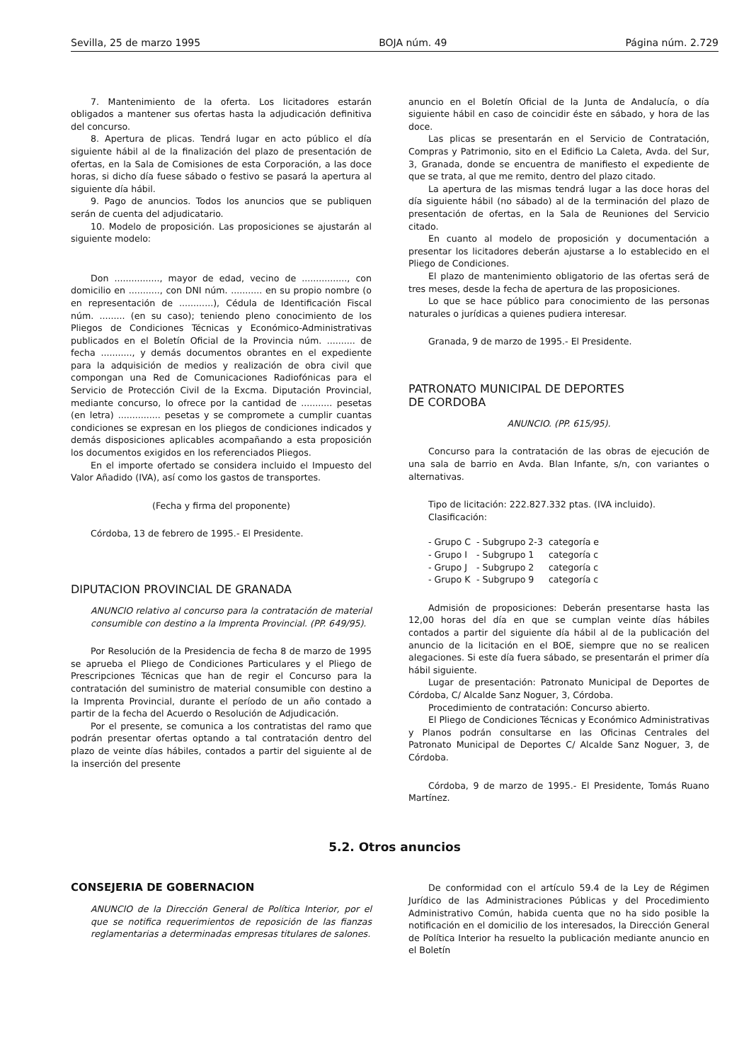Sevilla, 25 de marzo 1995 BOJA núm. 49 Página núm. 2.729
7. Mantenimiento de la oferta. Los licitadores estarán obligados a mantener sus ofertas hasta la adjudicación definitiva del concurso.
8. Apertura de plicas. Tendrá lugar en acto público el día siguiente hábil al de la finalización del plazo de presentación de ofertas, en la Sala de Comisiones de esta Corporación, a las doce horas, si dicho día fuese sábado o festivo se pasará la apertura al siguiente día hábil.
9. Pago de anuncios. Todos los anuncios que se publiquen serán de cuenta del adjudicatario.
10. Modelo de proposición. Las proposiciones se ajustarán al siguiente modelo:
Don ................, mayor de edad, vecino de ................, con domicilio en ..........., con DNI núm. ........... en su propio nombre (o en representación de ............), Cédula de Identificación Fiscal núm. ......... (en su caso); teniendo pleno conocimiento de los Pliegos de Condiciones Técnicas y Económico-Administrativas publicados en el Boletín Oficial de la Provincia núm. .......... de fecha ..........., y demás documentos obrantes en el expediente para la adquisición de medios y realización de obra civil que compongan una Red de Comunicaciones Radiofónicas para el Servicio de Protección Civil de la Excma. Diputación Provincial, mediante concurso, lo ofrece por la cantidad de ........... pesetas (en letra) ............... pesetas y se compromete a cumplir cuantas condiciones se expresan en los pliegos de condiciones indicados y demás disposiciones aplicables acompañando a esta proposición los documentos exigidos en los referenciados Pliegos.
En el importe ofertado se considera incluido el Impuesto del Valor Añadido (IVA), así como los gastos de transportes.
(Fecha y firma del proponente)
Córdoba, 13 de febrero de 1995.- El Presidente.
DIPUTACION PROVINCIAL DE GRANADA
ANUNCIO relativo al concurso para la contratación de material consumible con destino a la Imprenta Provincial. (PP. 649/95).
Por Resolución de la Presidencia de fecha 8 de marzo de 1995 se aprueba el Pliego de Condiciones Particulares y el Pliego de Prescripciones Técnicas que han de regir el Concurso para la contratación del suministro de material consumible con destino a la Imprenta Provincial, durante el período de un año contado a partir de la fecha del Acuerdo o Resolución de Adjudicación.
Por el presente, se comunica a los contratistas del ramo que podrán presentar ofertas optando a tal contratación dentro del plazo de veinte días hábiles, contados a partir del siguiente al de la inserción del presente
anuncio en el Boletín Oficial de la Junta de Andalucía, o día siguiente hábil en caso de coincidir éste en sábado, y hora de las doce.
Las plicas se presentarán en el Servicio de Contratación, Compras y Patrimonio, sito en el Edificio La Caleta, Avda. del Sur, 3, Granada, donde se encuentra de manifiesto el expediente de que se trata, al que me remito, dentro del plazo citado.
La apertura de las mismas tendrá lugar a las doce horas del día siguiente hábil (no sábado) al de la terminación del plazo de presentación de ofertas, en la Sala de Reuniones del Servicio citado.
En cuanto al modelo de proposición y documentación a presentar los licitadores deberán ajustarse a lo establecido en el Pliego de Condiciones.
El plazo de mantenimiento obligatorio de las ofertas será de tres meses, desde la fecha de apertura de las proposiciones.
Lo que se hace público para conocimiento de las personas naturales o jurídicas a quienes pudiera interesar.
Granada, 9 de marzo de 1995.- El Presidente.
PATRONATO MUNICIPAL DE DEPORTES
DE CORDOBA
ANUNCIO. (PP. 615/95).
Concurso para la contratación de las obras de ejecución de una sala de barrio en Avda. Blan Infante, s/n, con variantes o alternativas.
Tipo de licitación: 222.827.332 ptas. (IVA incluido).
Clasificación:
| - Grupo C | - Subgrupo 2-3 | categoría e |
| - Grupo I | - Subgrupo 1 | categoría c |
| - Grupo J | - Subgrupo 2 | categoría c |
| - Grupo K | - Subgrupo 9 | categoría c |
Admisión de proposiciones: Deberán presentarse hasta las 12,00 horas del día en que se cumplan veinte días hábiles contados a partir del siguiente día hábil al de la publicación del anuncio de la licitación en el BOE, siempre que no se realicen alegaciones. Si este día fuera sábado, se presentarán el primer día hábil siguiente.
Lugar de presentación: Patronato Municipal de Deportes de Córdoba, C/ Alcalde Sanz Noguer, 3, Córdoba.
Procedimiento de contratación: Concurso abierto.
El Pliego de Condiciones Técnicas y Económico Administrativas y Planos podrán consultarse en las Oficinas Centrales del Patronato Municipal de Deportes C/ Alcalde Sanz Noguer, 3, de Córdoba.
Córdoba, 9 de marzo de 1995.- El Presidente, Tomás Ruano Martínez.
5.2. Otros anuncios
CONSEJERIA DE GOBERNACION
ANUNCIO de la Dirección General de Política Interior, por el que se notifica requerimientos de reposición de las fianzas reglamentarias a determinadas empresas titulares de salones.
De conformidad con el artículo 59.4 de la Ley de Régimen Jurídico de las Administraciones Públicas y del Procedimiento Administrativo Común, habida cuenta que no ha sido posible la notificación en el domicilio de los interesados, la Dirección General de Política Interior ha resuelto la publicación mediante anuncio en el Boletín